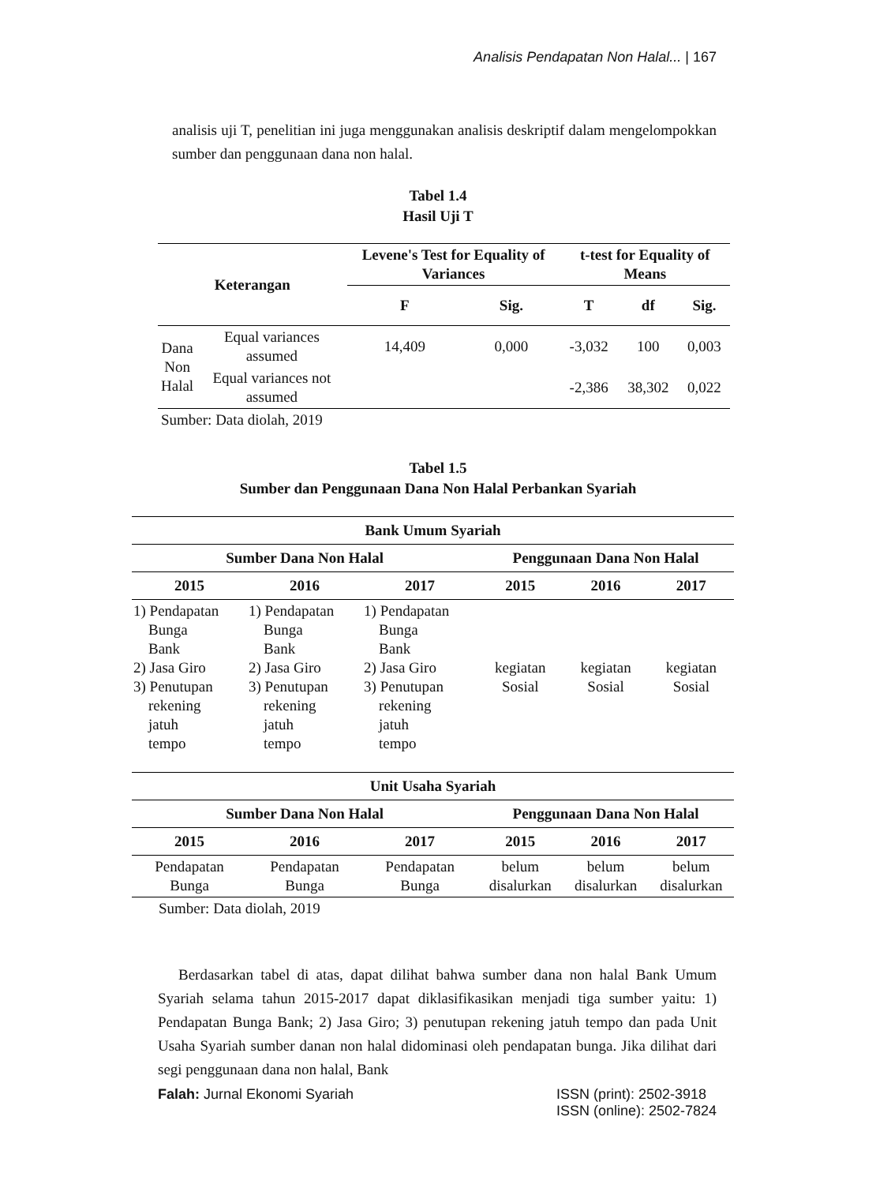Analisis Pendapatan Non Halal... | 167
analisis uji T, penelitian ini juga menggunakan analisis deskriptif dalam mengelompokkan sumber dan penggunaan dana non halal.
Tabel 1.4
Hasil Uji T
| Keterangan | | Levene's Test for Equality of Variances | | t-test for Equality of Means | | |
| --- | --- | --- | --- | --- | --- | --- |
| | | F | Sig. | T | df | Sig. |
| Dana Non Halal | Equal variances assumed | 14,409 | 0,000 | -3,032 | 100 | 0,003 |
| | Equal variances not assumed | | | -2,386 | 38,302 | 0,022 |
| Sumber: Data diolah, 2019 | | | | | | |
Tabel 1.5
Sumber dan Penggunaan Dana Non Halal Perbankan Syariah
| Bank Umum Syariah | | | | | |
| --- | --- | --- | --- | --- | --- |
| Sumber Dana Non Halal | | | Penggunaan Dana Non Halal | | |
| 2015 | 2016 | 2017 | 2015 | 2016 | 2017 |
| 1) Pendapatan Bunga Bank 2) Jasa Giro 3) Penutupan rekening jatuh tempo | 1) Pendapatan Bunga Bank 2) Jasa Giro 3) Penutupan rekening jatuh tempo | 1) Pendapatan Bunga Bank 2) Jasa Giro 3) Penutupan rekening jatuh tempo | kegiatan Sosial | kegiatan Sosial | kegiatan Sosial |
| Unit Usaha Syariah | | | | | |
| Sumber Dana Non Halal | | | Penggunaan Dana Non Halal | | |
| 2015 | 2016 | 2017 | 2015 | 2016 | 2017 |
| Pendapatan Bunga | Pendapatan Bunga | Pendapatan Bunga | belum disalurkan | belum disalurkan | belum disalurkan |
| Sumber: Data diolah, 2019 | | | | | |
Berdasarkan tabel di atas, dapat dilihat bahwa sumber dana non halal Bank Umum Syariah selama tahun 2015-2017 dapat diklasifikasikan menjadi tiga sumber yaitu: 1) Pendapatan Bunga Bank; 2) Jasa Giro; 3) penutupan rekening jatuh tempo dan pada Unit Usaha Syariah sumber danan non halal didominasi oleh pendapatan bunga. Jika dilihat dari segi penggunaan dana non halal, Bank
Falah: Jurnal Ekonomi Syariah ISSN (print): 2502-3918
ISSN (online): 2502-7824